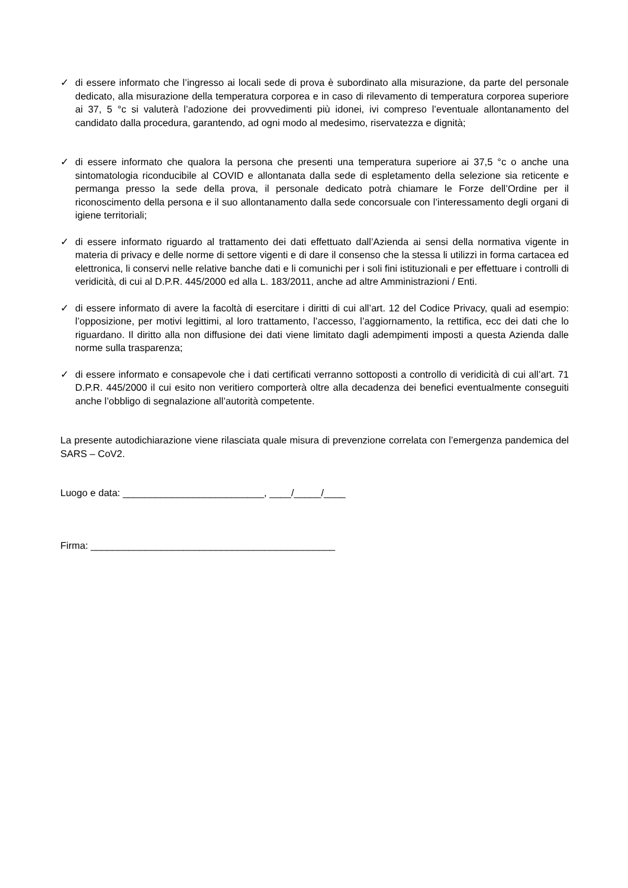✓ di essere informato che l’ingresso ai locali sede di prova è subordinato alla misurazione, da parte del personale dedicato, alla misurazione della temperatura corporea e in caso di rilevamento di temperatura corporea superiore ai 37, 5 °c si valuterà l’adozione dei provvedimenti più idonei, ivi compreso l’eventuale allontanamento del candidato dalla procedura, garantendo, ad ogni modo al medesimo, riservatezza e dignità;
✓ di essere informato che qualora la persona che presenti una temperatura superiore ai 37,5 °c o anche una sintomatologia riconducibile al COVID e allontanata dalla sede di espletamento della selezione sia reticente e permanga presso la sede della prova, il personale dedicato potrà chiamare le Forze dell’Ordine per il riconoscimento della persona e il suo allontanamento dalla sede concorsuale con l’interessamento degli organi di igiene territoriali;
✓ di essere informato riguardo al trattamento dei dati effettuato dall’Azienda ai sensi della normativa vigente in materia di privacy e delle norme di settore vigenti e di dare il consenso che la stessa li utilizzi in forma cartacea ed elettronica, li conservi nelle relative banche dati e li comunichi per i soli fini istituzionali e per effettuare i controlli di veridicità, di cui al D.P.R. 445/2000 ed alla L. 183/2011, anche ad altre Amministrazioni / Enti.
✓ di essere informato di avere la facoltà di esercitare i diritti di cui all’art. 12 del Codice Privacy, quali ad esempio: l’opposizione, per motivi legittimi, al loro trattamento, l’accesso, l’aggiornamento, la rettifica, ecc dei dati che lo riguardano. Il diritto alla non diffusione dei dati viene limitato dagli adempimenti imposti a questa Azienda dalle norme sulla trasparenza;
✓ di essere informato e consapevole che i dati certificati verranno sottoposti a controllo di veridicità di cui all’art. 71 D.P.R. 445/2000 il cui esito non veritiero comporterà oltre alla decadenza dei benefici eventualmente conseguiti anche l’obbligo di segnalazione all’autorità competente.
La presente autodichiarazione viene rilasciata quale misura di prevenzione correlata con l’emergenza pandemica del SARS – CoV2.
Luogo e data: __________________________, ____/_____/____
Firma: _____________________________________________